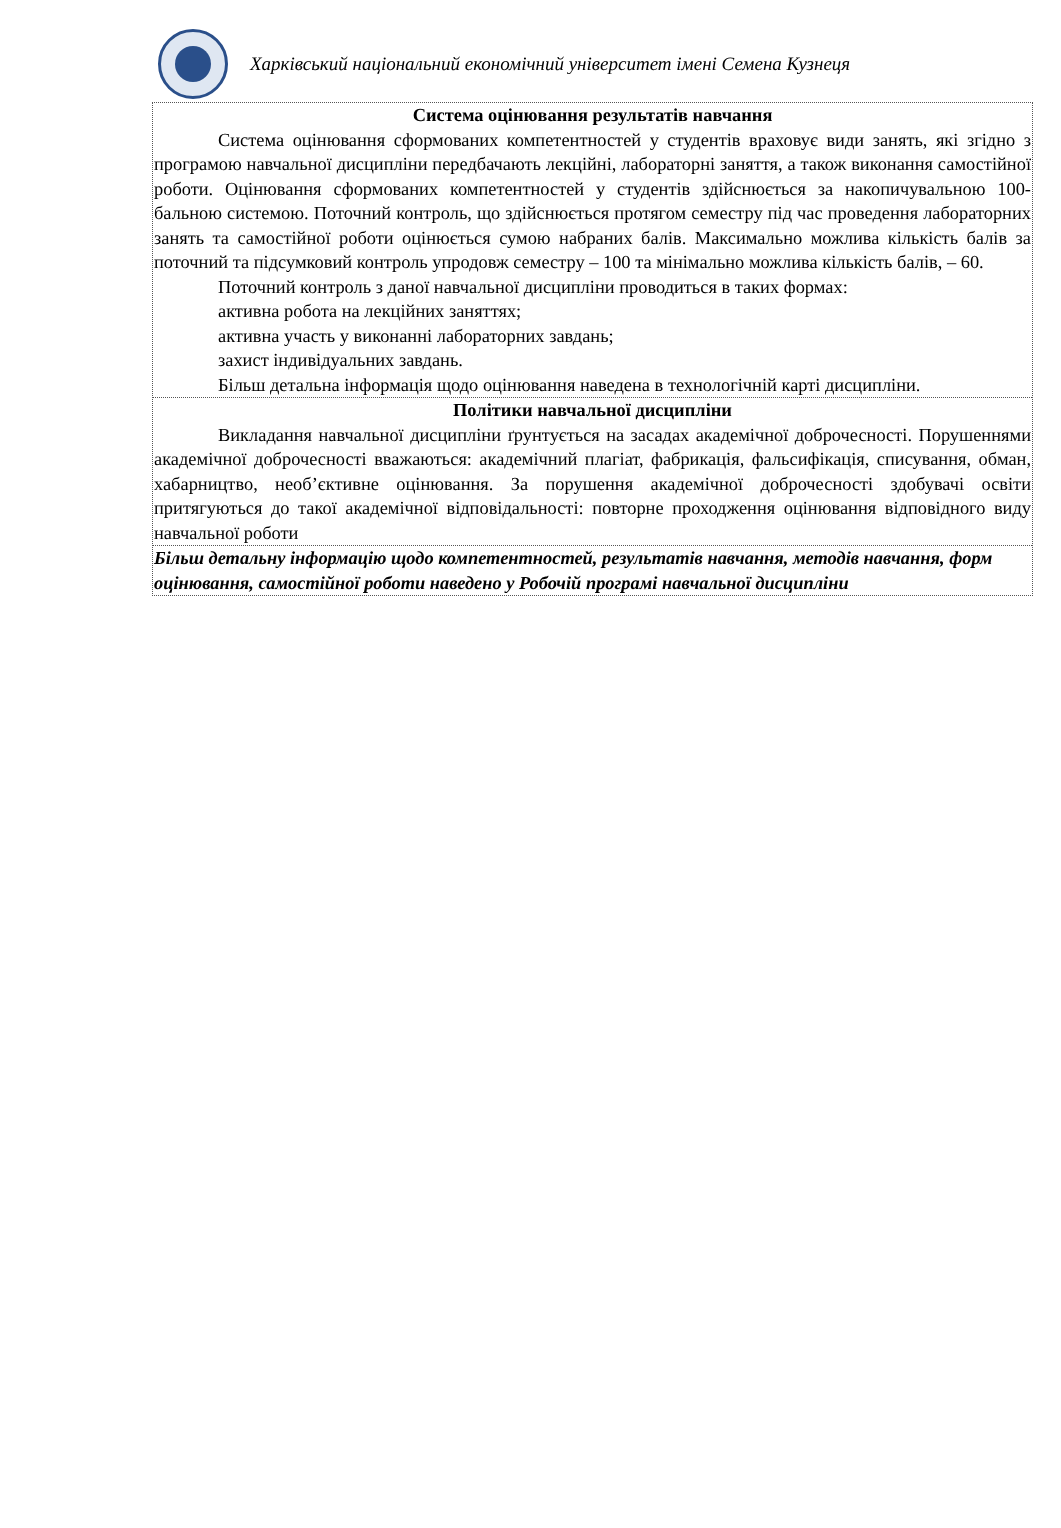Харківський національний економічний університет імені Семена Кузнеця
Система оцінювання результатів навчання
Система оцінювання сформованих компетентностей у студентів враховує види занять, які згідно з програмою навчальної дисципліни передбачають лекційні, лабораторні заняття, а також виконання самостійної роботи. Оцінювання сформованих компетентностей у студентів здійснюється за накопичувальною 100-бальною системою. Поточний контроль, що здійснюється протягом семестру під час проведення лабораторних занять та самостійної роботи оцінюється сумою набраних балів. Максимально можлива кількість балів за поточний та підсумковий контроль упродовж семестру – 100 та мінімально можлива кількість балів, – 60.
Поточний контроль з даної навчальної дисципліни проводиться в таких формах:
активна робота на лекційних заняттях;
активна участь у виконанні лабораторних завдань;
захист індивідуальних завдань.
Більш детальна інформація щодо оцінювання наведена в технологічній карті дисципліни.
Політики навчальної дисципліни
Викладання навчальної дисципліни ґрунтується на засадах академічної доброчесності. Порушеннями академічної доброчесності вважаються: академічний плагіат, фабрикація, фальсифікація, списування, обман, хабарництво, необ’єктивне оцінювання. За порушення академічної доброчесності здобувачі освіти притягуються до такої академічної відповідальності: повторне проходження оцінювання відповідного виду навчальної роботи
Більш детальну інформацію щодо компетентностей, результатів навчання, методів навчання, форм оцінювання, самостійної роботи наведено у Робочій програмі навчальної дисципліни